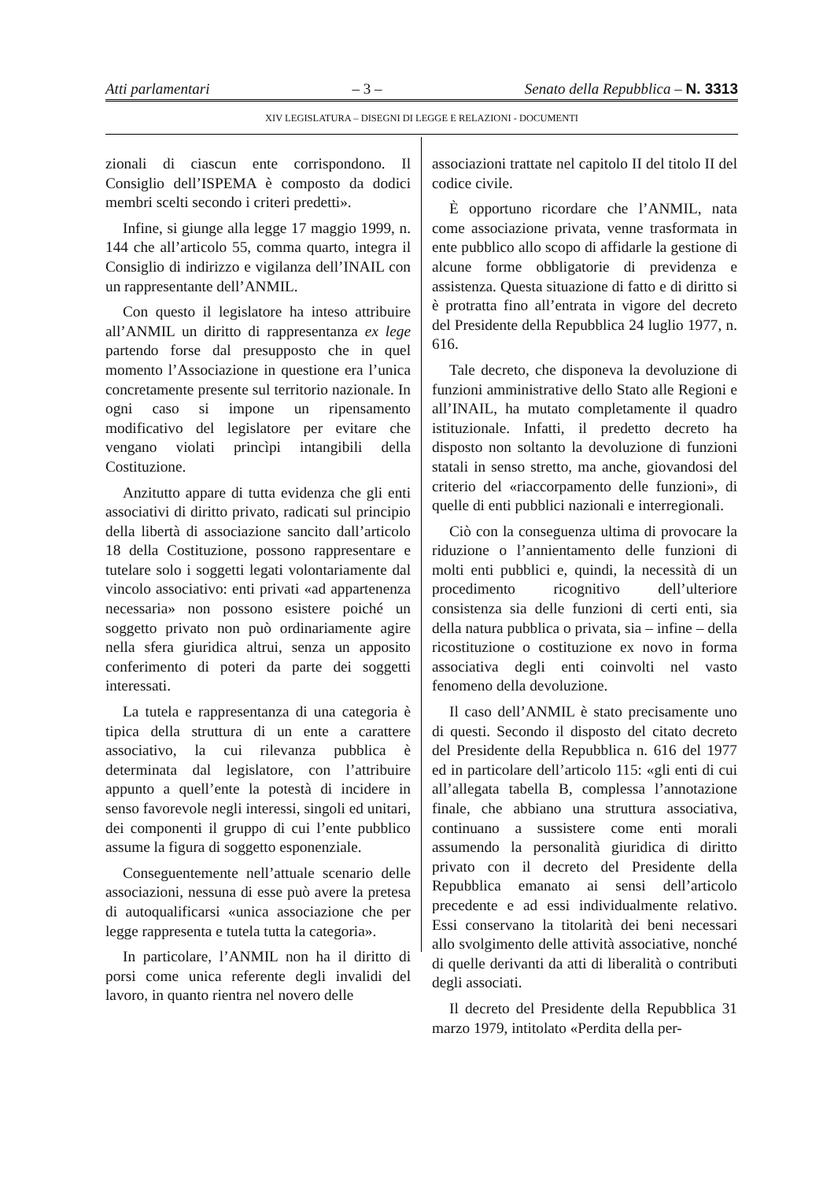Atti parlamentari – 3 – Senato della Repubblica – N. 3313
XIV LEGISLATURA – DISEGNI DI LEGGE E RELAZIONI - DOCUMENTI
zionali di ciascun ente corrispondono. Il Consiglio dell’ISPEMA è composto da dodici membri scelti secondo i criteri predetti».
Infine, si giunge alla legge 17 maggio 1999, n. 144 che all’articolo 55, comma quarto, integra il Consiglio di indirizzo e vigilanza dell’INAIL con un rappresentante dell’ANMIL.
Con questo il legislatore ha inteso attribuire all’ANMIL un diritto di rappresentanza ex lege partendo forse dal presupposto che in quel momento l’Associazione in questione era l’unica concretamente presente sul territorio nazionale. In ogni caso si impone un ripensamento modificativo del legislatore per evitare che vengano violati princìpi intangibili della Costituzione.
Anzitutto appare di tutta evidenza che gli enti associativi di diritto privato, radicati sul principio della libertà di associazione sancito dall’articolo 18 della Costituzione, possono rappresentare e tutelare solo i soggetti legati volontariamente dal vincolo associativo: enti privati «ad appartenenza necessaria» non possono esistere poiché un soggetto privato non può ordinariamente agire nella sfera giuridica altrui, senza un apposito conferimento di poteri da parte dei soggetti interessati.
La tutela e rappresentanza di una categoria è tipica della struttura di un ente a carattere associativo, la cui rilevanza pubblica è determinata dal legislatore, con l’attribuire appunto a quell’ente la potestà di incidere in senso favorevole negli interessi, singoli ed unitari, dei componenti il gruppo di cui l’ente pubblico assume la figura di soggetto esponenziale.
Conseguentemente nell’attuale scenario delle associazioni, nessuna di esse può avere la pretesa di autoqualificarsi «unica associazione che per legge rappresenta e tutela tutta la categoria».
In particolare, l’ANMIL non ha il diritto di porsi come unica referente degli invalidi del lavoro, in quanto rientra nel novero delle
associazioni trattate nel capitolo II del titolo II del codice civile.
È opportuno ricordare che l’ANMIL, nata come associazione privata, venne trasformata in ente pubblico allo scopo di affidarle la gestione di alcune forme obbligatorie di previdenza e assistenza. Questa situazione di fatto e di diritto si è protratta fino all’entrata in vigore del decreto del Presidente della Repubblica 24 luglio 1977, n. 616.
Tale decreto, che disponeva la devoluzione di funzioni amministrative dello Stato alle Regioni e all’INAIL, ha mutato completamente il quadro istituzionale. Infatti, il predetto decreto ha disposto non soltanto la devoluzione di funzioni statali in senso stretto, ma anche, giovandosi del criterio del «riaccorpamento delle funzioni», di quelle di enti pubblici nazionali e interregionali.
Ciò con la conseguenza ultima di provocare la riduzione o l’annientamento delle funzioni di molti enti pubblici e, quindi, la necessità di un procedimento ricognitivo dell’ulteriore consistenza sia delle funzioni di certi enti, sia della natura pubblica o privata, sia – infine – della ricostituzione o costituzione ex novo in forma associativa degli enti coinvolti nel vasto fenomeno della devoluzione.
Il caso dell’ANMIL è stato precisamente uno di questi. Secondo il disposto del citato decreto del Presidente della Repubblica n. 616 del 1977 ed in particolare dell’articolo 115: «gli enti di cui all’allegata tabella B, complessa l’annotazione finale, che abbiano una struttura associativa, continuano a sussistere come enti morali assumendo la personalità giuridica di diritto privato con il decreto del Presidente della Repubblica emanato ai sensi dell’articolo precedente e ad essi individualmente relativo. Essi conservano la titolarità dei beni necessari allo svolgimento delle attività associative, nonché di quelle derivanti da atti di liberalità o contributi degli associati.
Il decreto del Presidente della Repubblica 31 marzo 1979, intitolato «Perdita della per-